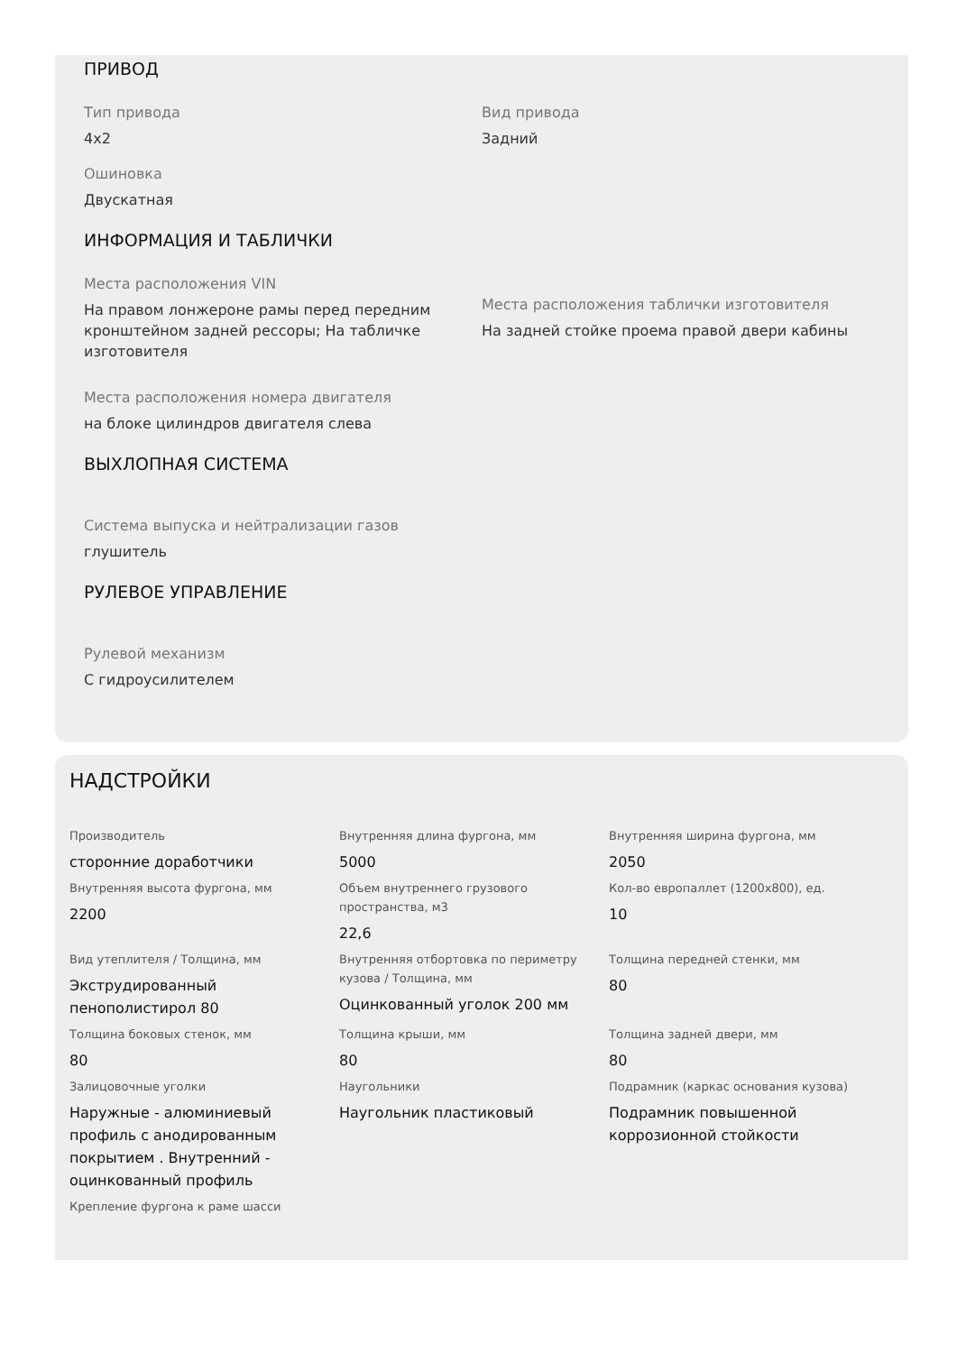ПРИВОД
Тип привода
4x2
Вид привода
Задний
Ошиновка
Двускатная
ИНФОРМАЦИЯ И ТАБЛИЧКИ
Места расположения VIN
На правом лонжероне рамы перед передним кронштейном задней рессоры; На табличке изготовителя
Места расположения таблички изготовителя
На задней стойке проема правой двери кабины
Места расположения номера двигателя
на блоке цилиндров двигателя слева
ВЫХЛОПНАЯ СИСТЕМА
Система выпуска и нейтрализации газов
глушитель
РУЛЕВОЕ УПРАВЛЕНИЕ
Рулевой механизм
С гидроусилителем
НАДСТРОЙКИ
Производитель
сторонние доработчики
Внутренняя длина фургона, мм
5000
Внутренняя ширина фургона, мм
2050
Внутренняя высота фургона, мм
2200
Объем внутреннего грузового пространства, м3
22,6
Кол-во европаллет (1200x800), ед.
10
Вид утеплителя / Толщина, мм
Экструдированный пенополистирол 80
Внутренняя отбортовка по периметру кузова / Толщина, мм
Оцинкованный уголок 200 мм
Толщина передней стенки, мм
80
Толщина боковых стенок, мм
80
Толщина крыши, мм
80
Толщина задней двери, мм
80
Залицовочные уголки
Наружные - алюминиевый профиль с анодированным покрытием . Внутренний - оцинкованный профиль
Наугольники
Наугольник пластиковый
Подрамник (каркас основания кузова)
Подрамник повышенной коррозионной стойкости
Крепление фургона к раме шасси